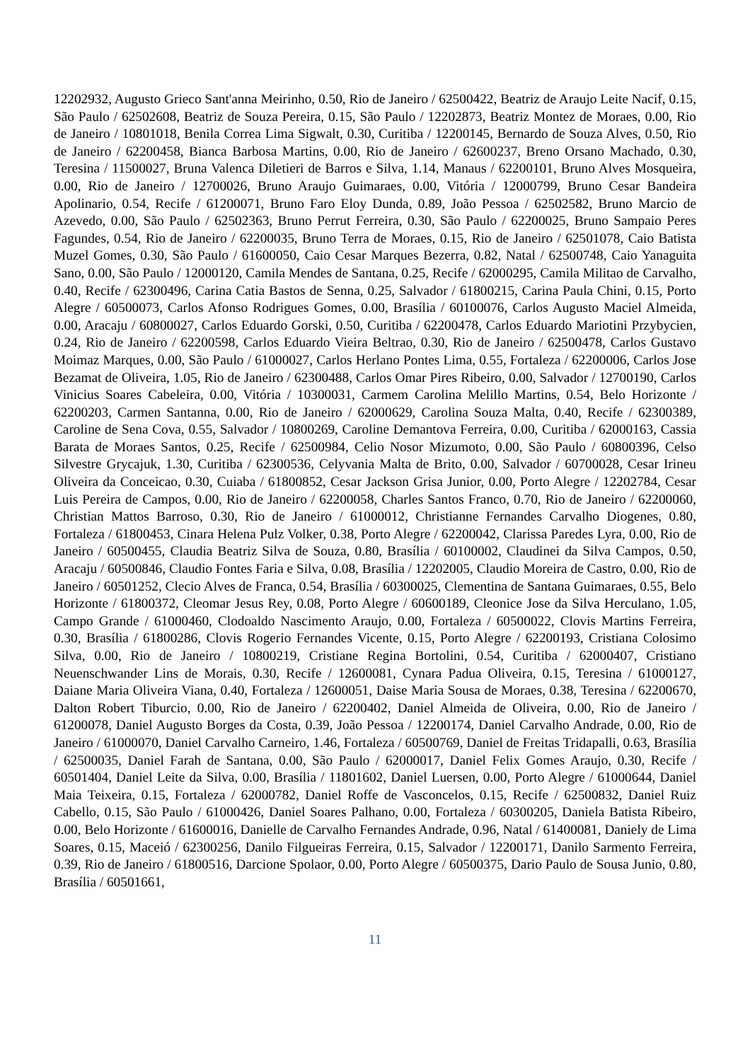12202932, Augusto Grieco Sant'anna Meirinho, 0.50, Rio de Janeiro / 62500422, Beatriz de Araujo Leite Nacif, 0.15, São Paulo / 62502608, Beatriz de Souza Pereira, 0.15, São Paulo / 12202873, Beatriz Montez de Moraes, 0.00, Rio de Janeiro / 10801018, Benila Correa Lima Sigwalt, 0.30, Curitiba / 12200145, Bernardo de Souza Alves, 0.50, Rio de Janeiro / 62200458, Bianca Barbosa Martins, 0.00, Rio de Janeiro / 62600237, Breno Orsano Machado, 0.30, Teresina / 11500027, Bruna Valenca Diletieri de Barros e Silva, 1.14, Manaus / 62200101, Bruno Alves Mosqueira, 0.00, Rio de Janeiro / 12700026, Bruno Araujo Guimaraes, 0.00, Vitória / 12000799, Bruno Cesar Bandeira Apolinario, 0.54, Recife / 61200071, Bruno Faro Eloy Dunda, 0.89, João Pessoa / 62502582, Bruno Marcio de Azevedo, 0.00, São Paulo / 62502363, Bruno Perrut Ferreira, 0.30, São Paulo / 62200025, Bruno Sampaio Peres Fagundes, 0.54, Rio de Janeiro / 62200035, Bruno Terra de Moraes, 0.15, Rio de Janeiro / 62501078, Caio Batista Muzel Gomes, 0.30, São Paulo / 61600050, Caio Cesar Marques Bezerra, 0.82, Natal / 62500748, Caio Yanaguita Sano, 0.00, São Paulo / 12000120, Camila Mendes de Santana, 0.25, Recife / 62000295, Camila Militao de Carvalho, 0.40, Recife / 62300496, Carina Catia Bastos de Senna, 0.25, Salvador / 61800215, Carina Paula Chini, 0.15, Porto Alegre / 60500073, Carlos Afonso Rodrigues Gomes, 0.00, Brasília / 60100076, Carlos Augusto Maciel Almeida, 0.00, Aracaju / 60800027, Carlos Eduardo Gorski, 0.50, Curitiba / 62200478, Carlos Eduardo Mariotini Przybycien, 0.24, Rio de Janeiro / 62200598, Carlos Eduardo Vieira Beltrao, 0.30, Rio de Janeiro / 62500478, Carlos Gustavo Moimaz Marques, 0.00, São Paulo / 61000027, Carlos Herlano Pontes Lima, 0.55, Fortaleza / 62200006, Carlos Jose Bezamat de Oliveira, 1.05, Rio de Janeiro / 62300488, Carlos Omar Pires Ribeiro, 0.00, Salvador / 12700190, Carlos Vinicius Soares Cabeleira, 0.00, Vitória / 10300031, Carmem Carolina Melillo Martins, 0.54, Belo Horizonte / 62200203, Carmen Santanna, 0.00, Rio de Janeiro / 62000629, Carolina Souza Malta, 0.40, Recife / 62300389, Caroline de Sena Cova, 0.55, Salvador / 10800269, Caroline Demantova Ferreira, 0.00, Curitiba / 62000163, Cassia Barata de Moraes Santos, 0.25, Recife / 62500984, Celio Nosor Mizumoto, 0.00, São Paulo / 60800396, Celso Silvestre Grycajuk, 1.30, Curitiba / 62300536, Celyvania Malta de Brito, 0.00, Salvador / 60700028, Cesar Irineu Oliveira da Conceicao, 0.30, Cuiaba / 61800852, Cesar Jackson Grisa Junior, 0.00, Porto Alegre / 12202784, Cesar Luis Pereira de Campos, 0.00, Rio de Janeiro / 62200058, Charles Santos Franco, 0.70, Rio de Janeiro / 62200060, Christian Mattos Barroso, 0.30, Rio de Janeiro / 61000012, Christianne Fernandes Carvalho Diogenes, 0.80, Fortaleza / 61800453, Cinara Helena Pulz Volker, 0.38, Porto Alegre / 62200042, Clarissa Paredes Lyra, 0.00, Rio de Janeiro / 60500455, Claudia Beatriz Silva de Souza, 0.80, Brasília / 60100002, Claudinei da Silva Campos, 0.50, Aracaju / 60500846, Claudio Fontes Faria e Silva, 0.08, Brasília / 12202005, Claudio Moreira de Castro, 0.00, Rio de Janeiro / 60501252, Clecio Alves de Franca, 0.54, Brasília / 60300025, Clementina de Santana Guimaraes, 0.55, Belo Horizonte / 61800372, Cleomar Jesus Rey, 0.08, Porto Alegre / 60600189, Cleonice Jose da Silva Herculano, 1.05, Campo Grande / 61000460, Clodoaldo Nascimento Araujo, 0.00, Fortaleza / 60500022, Clovis Martins Ferreira, 0.30, Brasília / 61800286, Clovis Rogerio Fernandes Vicente, 0.15, Porto Alegre / 62200193, Cristiana Colosimo Silva, 0.00, Rio de Janeiro / 10800219, Cristiane Regina Bortolini, 0.54, Curitiba / 62000407, Cristiano Neuenschwander Lins de Morais, 0.30, Recife / 12600081, Cynara Padua Oliveira, 0.15, Teresina / 61000127, Daiane Maria Oliveira Viana, 0.40, Fortaleza / 12600051, Daise Maria Sousa de Moraes, 0.38, Teresina / 62200670, Dalton Robert Tiburcio, 0.00, Rio de Janeiro / 62200402, Daniel Almeida de Oliveira, 0.00, Rio de Janeiro / 61200078, Daniel Augusto Borges da Costa, 0.39, João Pessoa / 12200174, Daniel Carvalho Andrade, 0.00, Rio de Janeiro / 61000070, Daniel Carvalho Carneiro, 1.46, Fortaleza / 60500769, Daniel de Freitas Tridapalli, 0.63, Brasília / 62500035, Daniel Farah de Santana, 0.00, São Paulo / 62000017, Daniel Felix Gomes Araujo, 0.30, Recife / 60501404, Daniel Leite da Silva, 0.00, Brasília / 11801602, Daniel Luersen, 0.00, Porto Alegre / 61000644, Daniel Maia Teixeira, 0.15, Fortaleza / 62000782, Daniel Roffe de Vasconcelos, 0.15, Recife / 62500832, Daniel Ruiz Cabello, 0.15, São Paulo / 61000426, Daniel Soares Palhano, 0.00, Fortaleza / 60300205, Daniela Batista Ribeiro, 0.00, Belo Horizonte / 61600016, Danielle de Carvalho Fernandes Andrade, 0.96, Natal / 61400081, Daniely de Lima Soares, 0.15, Maceió / 62300256, Danilo Filgueiras Ferreira, 0.15, Salvador / 12200171, Danilo Sarmento Ferreira, 0.39, Rio de Janeiro / 61800516, Darcione Spolaor, 0.00, Porto Alegre / 60500375, Dario Paulo de Sousa Junio, 0.80, Brasília / 60501661,
11